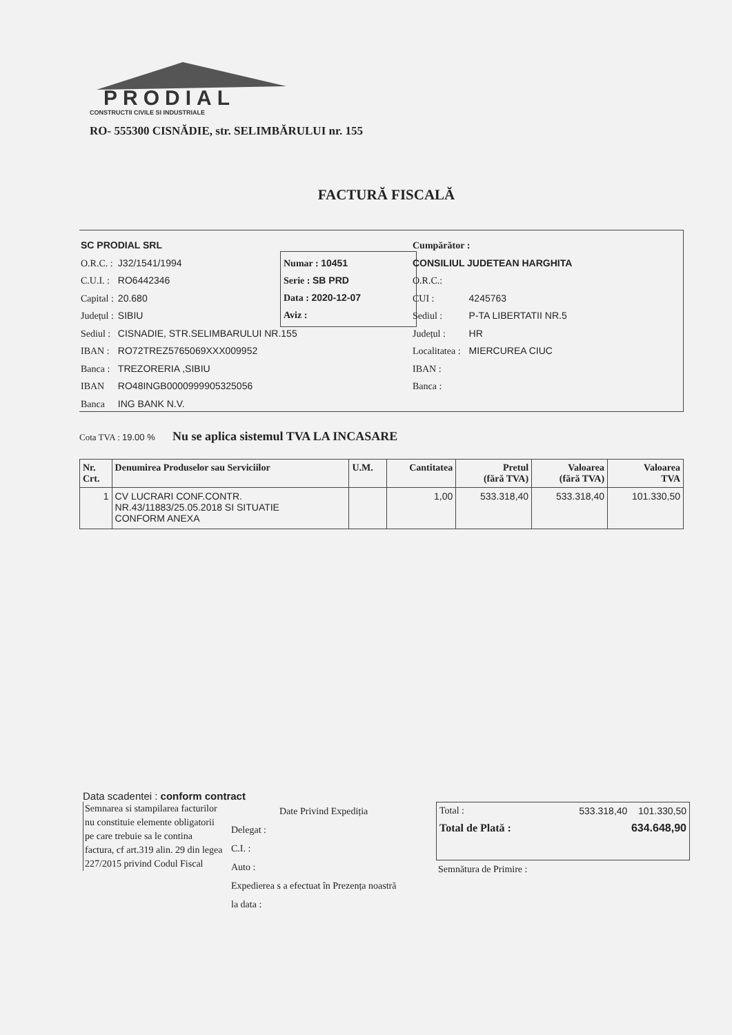PRODIAL
CONSTRUCTII CIVILE SI INDUSTRIALE
RO- 555300 CISNĂDIE, str. SELIMBĂRULUI nr. 155
FACTURĂ FISCALĂ
SC PRODIAL SRL
| O.R.C. : | J32/1541/1994 |
| C.U.I. : | RO6442346 |
| Capital : | 20.680 |
| Județul : | SIBIU |
| Sediul : | CISNADIE, STR.SELIMBARULUI NR.155 |
| IBAN : | RO72TREZ5765069XXX009952 |
| Banca : | TREZORERIA ,SIBIU |
| IBAN | RO48INGB0000999905325056 |
| Banca | ING BANK N.V. |
Numar : 10451
Serie : SB PRD
Data : 2020-12-07
Aviz :
Cumpărător :
CONSILIUL JUDETEAN HARGHITA
| O.R.C.: | |
| CUI : | 4245763 |
| Sediul : | P-TA LIBERTATII NR.5 |
| Județul : | HR |
| Localitatea : | MIERCUREA CIUC |
| IBAN : | |
| Banca : | |
Cota TVA : 19.00 % Nu se aplica sistemul TVA LA INCASARE
| Nr. Crt. | Denumirea Produselor sau Serviciilor | U.M. | Cantitatea | Pretul (fără TVA) | Valoarea (fără TVA) | Valoarea TVA |
| --- | --- | --- | --- | --- | --- | --- |
| 1 | CV LUCRARI CONF.CONTR. NR.43/11883/25.05.2018 SI SITUATIE CONFORM ANEXA | | 1,00 | 533.318,40 | 533.318,40 | 101.330,50 |
Data scadentei : conform contract
Semnarea si stampilarea facturilor nu constituie elemente obligatorii pe care trebuie sa le contina factura, cf art.319 alin. 29 din legea 227/2015 privind Codul Fiscal
Date Privind Expediția
Delegat :
C.I. :
Auto :
Expedierea s a efectuat în Prezența noastră la data :
Total : 533.318,40 101.330,50
Total de Plată : 634.648,90
Semnătura de Primire :